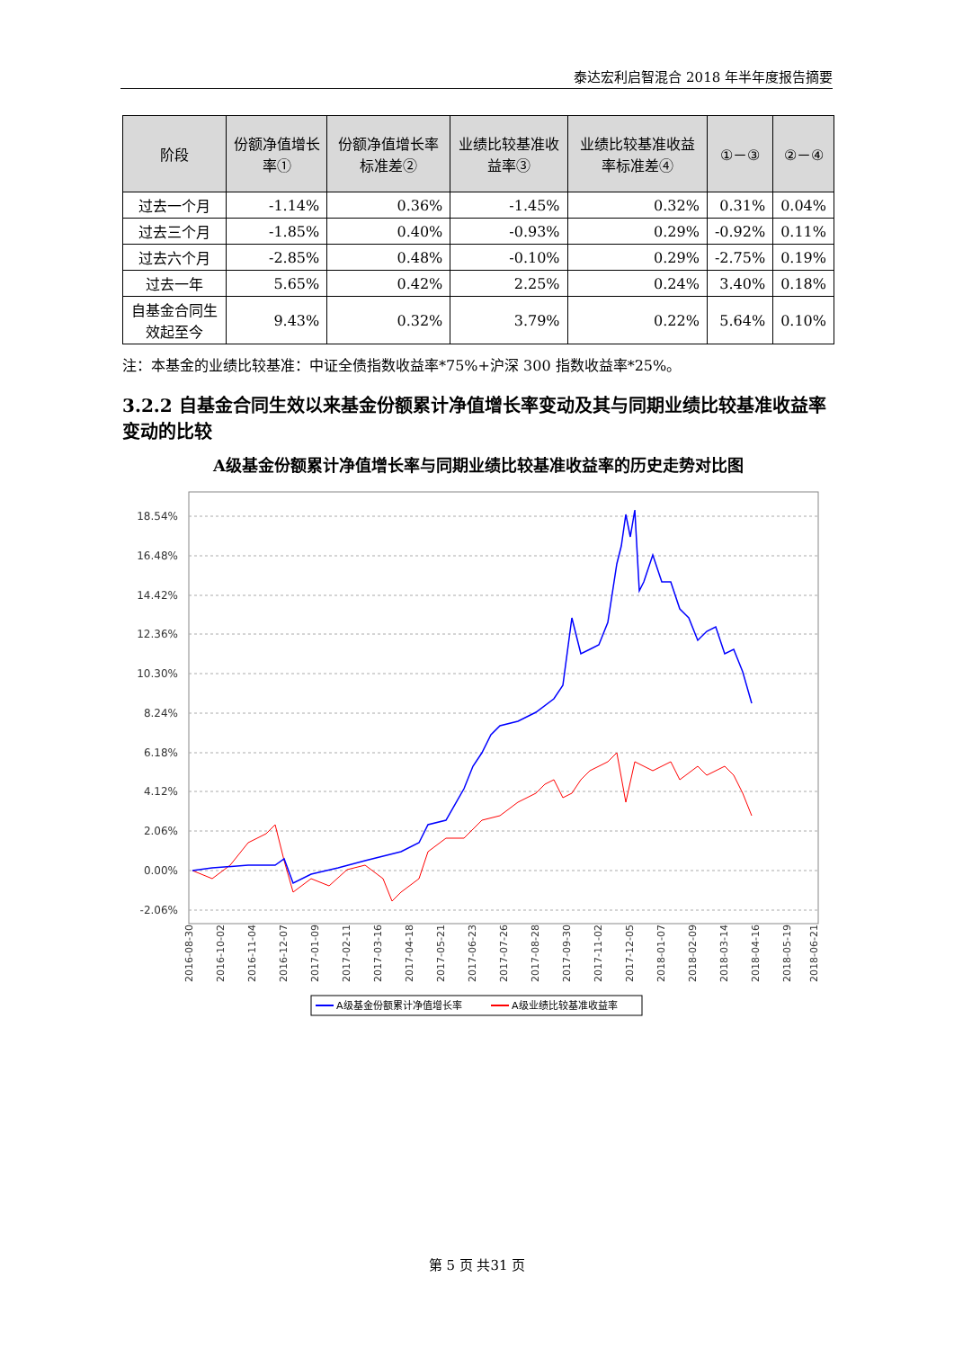泰达宏利启智混合 2018 年半年度报告摘要
| 阶段 | 份额净值增长率① | 份额净值增长率标准差② | 业绩比较基准收益率③ | 业绩比较基准收益率标准差④ | ①－③ | ②－④ |
| --- | --- | --- | --- | --- | --- | --- |
| 过去一个月 | -1.14% | 0.36% | -1.45% | 0.32% | 0.31% | 0.04% |
| 过去三个月 | -1.85% | 0.40% | -0.93% | 0.29% | -0.92% | 0.11% |
| 过去六个月 | -2.85% | 0.48% | -0.10% | 0.29% | -2.75% | 0.19% |
| 过去一年 | 5.65% | 0.42% | 2.25% | 0.24% | 3.40% | 0.18% |
| 自基金合同生效起至今 | 9.43% | 0.32% | 3.79% | 0.22% | 5.64% | 0.10% |
注：本基金的业绩比较基准：中证全债指数收益率*75%+沪深 300 指数收益率*25%。
3.2.2 自基金合同生效以来基金份额累计净值增长率变动及其与同期业绩比较基准收益率变动的比较
A级基金份额累计净值增长率与同期业绩比较基准收益率的历史走势对比图
18.54%
16.48%
14.42%
12.36%
10.30%
8.24%
6.18%
4.12%
2.06%
0.00%
-2.06%
2016-08-30
2016-10-02
2016-11-04
2016-12-07
2017-01-09
2017-02-11
2017-03-16
2017-04-18
2017-05-21
2017-06-23
2017-07-26
2017-08-28
2017-09-30
2017-11-02
2017-12-05
2018-01-07
2018-02-09
2018-03-14
2018-04-16
2018-05-19
2018-06-21
A级基金份额累计净值增长率
A级业绩比较基准收益率
第 5 页 共31 页